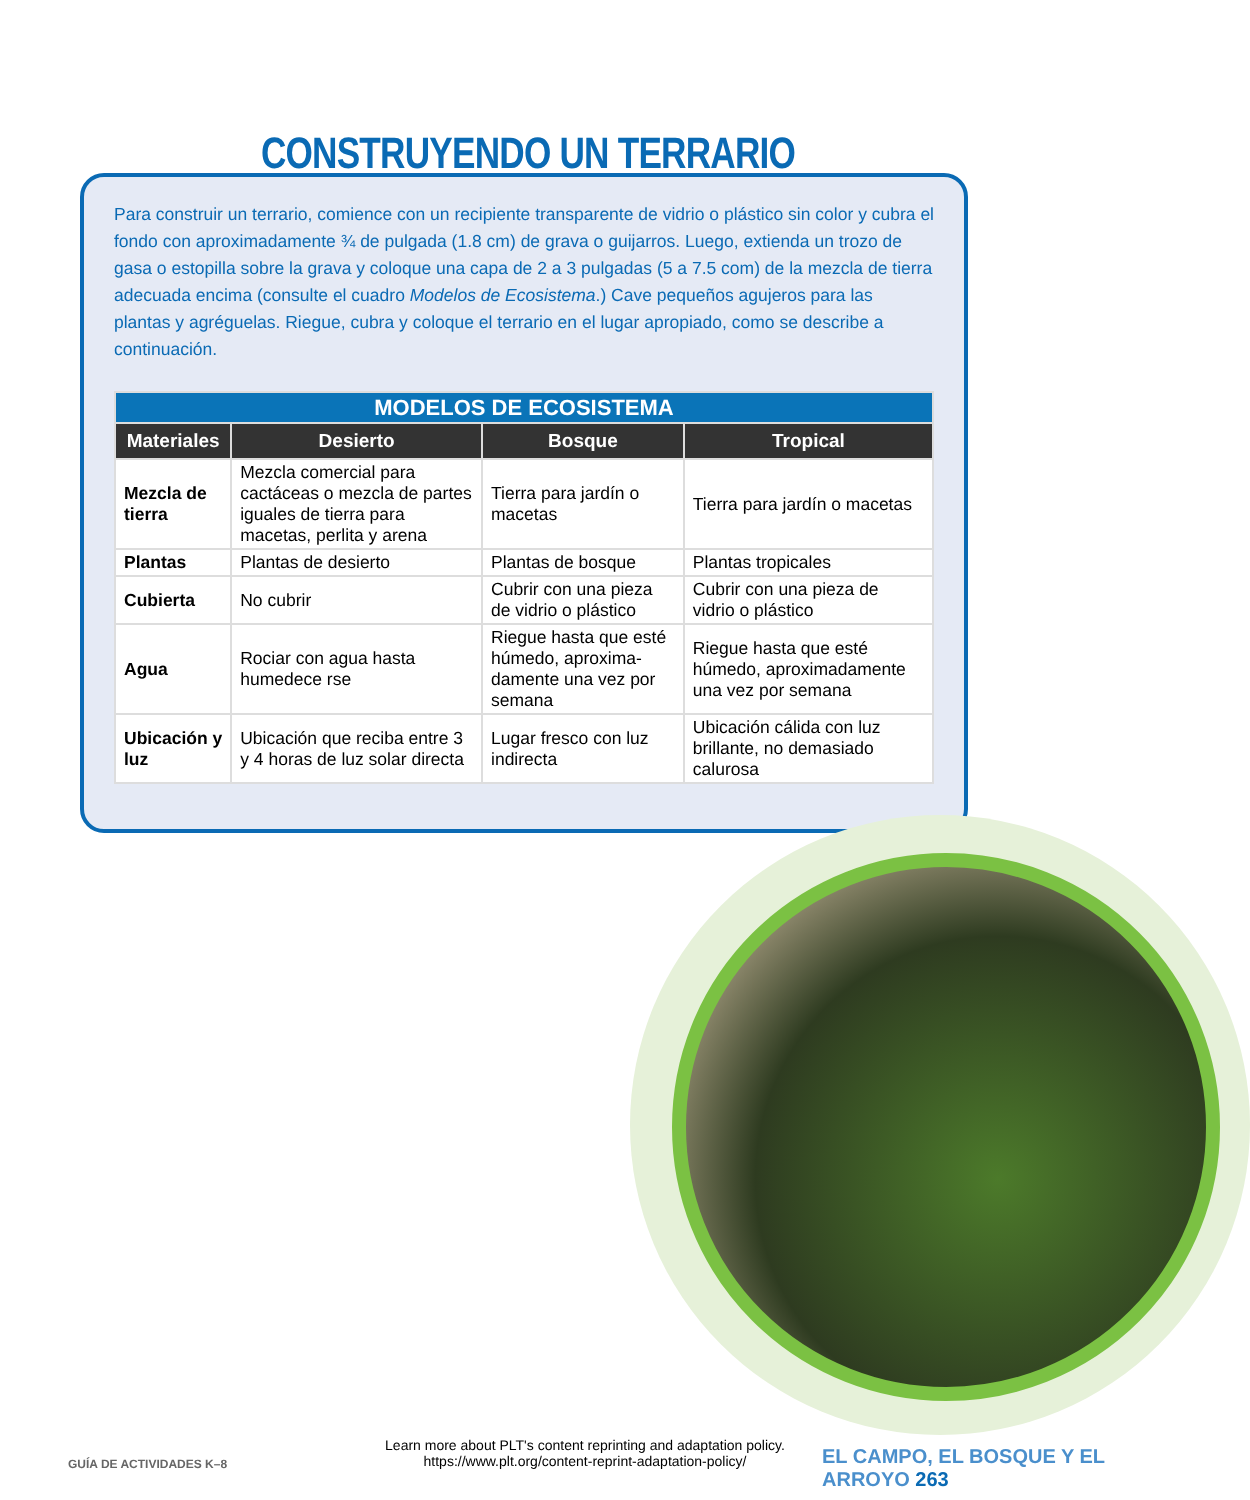CONSTRUYENDO UN TERRARIO
Para construir un terrario, comience con un recipiente transparente de vidrio o plástico sin color y cubra el fondo con aproximadamente ¾ de pulgada (1.8 cm) de grava o guijarros. Luego, extienda un trozo de gasa o estopilla sobre la grava y coloque una capa de 2 a 3 pulgadas (5 a 7.5 com) de la mezcla de tierra adecuada encima (consulte el cuadro Modelos de Ecosistema.) Cave pequeños agujeros para las plantas y agréguelas. Riegue, cubra y coloque el terrario en el lugar apropiado, como se describe a continuación.
| MODELOS DE ECOSISTEMA | | | |
| Materiales | Desierto | Bosque | Tropical |
| Mezcla de tierra | Mezcla comercial para cactáceas o mezcla de partes iguales de tierra para macetas, perlita y arena | Tierra para jardín o macetas | Tierra para jardín o macetas |
| Plantas | Plantas de desierto | Plantas de bosque | Plantas tropicales |
| Cubierta | No cubrir | Cubrir con una pieza de vidrio o plástico | Cubrir con una pieza de vidrio o plástico |
| Agua | Rociar con agua hasta humedece rse | Riegue hasta que esté húmedo, aproxima-damente una vez por semana | Riegue hasta que esté húmedo, aproximadamente una vez por semana |
| Ubicación y luz | Ubicación que reciba entre 3 y 4 horas de luz solar directa | Lugar fresco con luz indirecta | Ubicación cálida con luz brillante, no demasiado calurosa |
GUÍA DE ACTIVIDADES K–8
Learn more about PLT's content reprinting and adaptation policy.
https://www.plt.org/content-reprint-adaptation-policy/
EL CAMPO, EL BOSQUE Y EL ARROYO 263